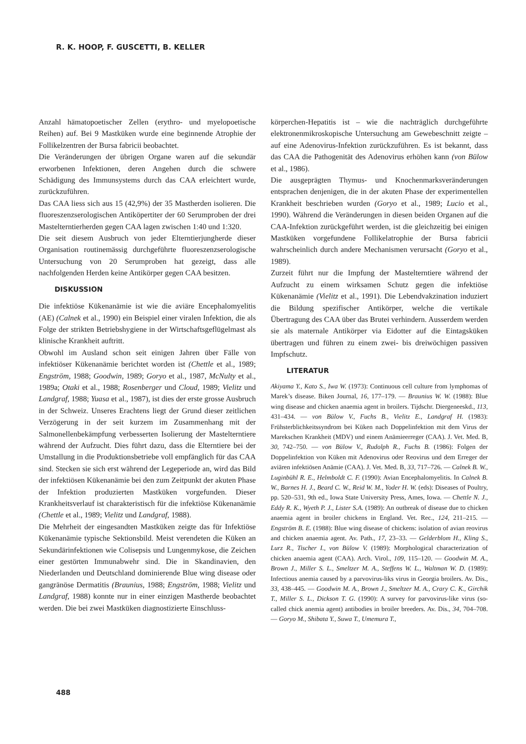R. K. HOOP, F. GUSCETTI, B. KELLER
Anzahl hämatopoetischer Zellen (erythro- und myelopoetische Reihen) auf. Bei 9 Mastküken wurde eine beginnende Atrophie der Follikelzentren der Bursa fabricii beobachtet.
Die Veränderungen der übrigen Organe waren auf die sekundär erworbenen Infektionen, deren Angehen durch die schwere Schädigung des Immunsystems durch das CAA erleichtert wurde, zurückzuführen.
Das CAA liess sich aus 15 (42,9%) der 35 Mastherden isolieren. Die fluoreszenzserologischen Antiköpertiter der 60 Serumproben der drei Mastelterntierherden gegen CAA lagen zwischen 1:40 und 1:320.
Die seit diesem Ausbruch von jeder Elterntierjungherde dieser Organisation routinemässig durchgeführte fluoreszenzserologische Untersuchung von 20 Serumproben hat gezeigt, dass alle nachfolgenden Herden keine Antikörper gegen CAA besitzen.
DISKUSSION
Die infektiöse Kükenanämie ist wie die aviäre Encephalomyelitis (AE) (Calnek et al., 1990) ein Beispiel einer viralen Infektion, die als Folge der strikten Betriebshygiene in der Wirtschaftsgeflügelmast als klinische Krankheit auftritt.
Obwohl im Ausland schon seit einigen Jahren über Fälle von infektiöser Kükenanämie berichtet worden ist (Chettle et al., 1989; Engström, 1988; Goodwin, 1989; Goryo et al., 1987, McNulty et al., 1989a; Otaki et al., 1988; Rosenberger und Cloud, 1989; Vielitz und Landgraf, 1988; Yuasa et al., 1987), ist dies der erste grosse Ausbruch in der Schweiz. Unseres Erachtens liegt der Grund dieser zeitlichen Verzögerung in der seit kurzem im Zusammenhang mit der Salmonellenbekämpfung verbesserten Isolierung der Mastelterntiere während der Aufzucht. Dies führt dazu, dass die Elterntiere bei der Umstallung in die Produktionsbetriebe voll empfänglich für das CAA sind. Stecken sie sich erst während der Legeperiode an, wird das Bild der infektiösen Kükenanämie bei den zum Zeitpunkt der akuten Phase der Infektion produzierten Mastküken vorgefunden. Dieser Krankheitsverlauf ist charakteristisch für die infektiöse Kükenanämie (Chettle et al., 1989; Vielitz und Landgraf, 1988).
Die Mehrheit der eingesandten Mastküken zeigte das für Infektiöse Kükenanämie typische Sektionsbild. Meist verendeten die Küken an Sekundärinfektionen wie Colisepsis und Lungenmykose, die Zeichen einer gestörten Immunabwehr sind. Die in Skandinavien, den Niederlanden und Deutschland dominierende Blue wing disease oder gangränöse Dermatitis (Braunius, 1988; Engström, 1988; Vielitz und Landgraf, 1988) konnte nur in einer einzigen Mastherde beobachtet werden. Die bei zwei Mastküken diagnostizierte Einschluss-
körperchen-Hepatitis ist – wie die nachträglich durchgeführte elektronenmikroskopische Untersuchung am Gewebeschnitt zeigte – auf eine Adenovirus-Infektion zurückzuführen. Es ist bekannt, dass das CAA die Pathogenität des Adenovirus erhöhen kann (von Bülow et al., 1986).
Die ausgeprägten Thymus- und Knochenmarksveränderungen entsprachen denjenigen, die in der akuten Phase der experimentellen Krankheit beschrieben wurden (Goryo et al., 1989; Lucio et al., 1990). Während die Veränderungen in diesen beiden Organen auf die CAA-Infektion zurückgeführt werden, ist die gleichzeitig bei einigen Mastküken vorgefundene Follikelatrophie der Bursa fabricii wahrscheinlich durch andere Mechanismen verursacht (Goryo et al., 1989).
Zurzeit führt nur die Impfung der Mastelterntiere während der Aufzucht zu einem wirksamen Schutz gegen die infektiöse Kükenanämie (Vielitz et al., 1991). Die Lebendvakzination induziert die Bildung spezifischer Antikörper, welche die vertikale Übertragung des CAA über das Brutei verhindern. Ausserdem werden sie als maternale Antikörper via Eidotter auf die Eintagsküken übertragen und führen zu einem zwei- bis dreiwöchigen passiven Impfschutz.
LITERATUR
Akiyama Y., Kato S., Iwa W. (1973): Continuous cell culture from lymphomas of Marek’s disease. Biken Journal, 16, 177–179. — Braunius W. W. (1988): Blue wing disease and chicken anaemia agent in broilers. Tijdschr. Diergeneeskd., 113, 431–434. — von Bülow V., Fuchs B., Vielitz E., Landgraf H. (1983): Frühsterblichkeitssyndrom bei Küken nach Doppelinfektion mit dem Virus der Marekschen Krankheit (MDV) und einem Anämieerreger (CAA). J. Vet. Med. B, 30, 742–750. — von Bülow V., Rudolph R., Fuchs B. (1986): Folgen der Doppelinfektion von Küken mit Adenovirus oder Reovirus und dem Erreger der aviären infektiösen Anämie (CAA). J. Vet. Med. B, 33, 717–726. — Calnek B. W., Luginbühl R. E., Helmboldt C. F. (1990): Avian Encephalomyelitis. In Calnek B. W., Barnes H. J., Beard C. W., Reid W. M., Yoder H. W. (eds): Diseases of Poultry, pp. 520–531, 9th ed., Iowa State University Press, Ames, Iowa. — Chettle N. J., Eddy R. K., Wyeth P. J., Lister S.A. (1989): An outbreak of disease due to chicken anaemia agent in broiler chickens in England. Vet. Rec., 124, 211–215. — Engström B. E. (1988): Blue wing disease of chickens: isolation of avian reovirus and chicken anaemia agent. Av. Path., 17, 23–33. — Gelderblom H., Kling S., Lurz R., Tischer I., von Bülow V. (1989): Morphological characterization of chicken anaemia agent (CAA). Arch. Virol., 109, 115–120. — Goodwin M. A., Brown J., Miller S. L., Smeltzer M. A., Steffens W. L., Waltman W. D. (1989): Infectious anemia caused by a parvovirus-liks virus in Georgia broilers. Av. Dis., 33, 438–445. — Goodwin M. A., Brown J., Smeltzer M. A., Crary C. K., Girchik T., Miller S. L., Dickson T. G. (1990): A survey for parvovirus-like virus (so-called chick anemia agent) antibodies in broiler breeders. Av. Dis., 34, 704–708. — Goryo M., Shibata Y., Suwa T., Umemura T.,
488